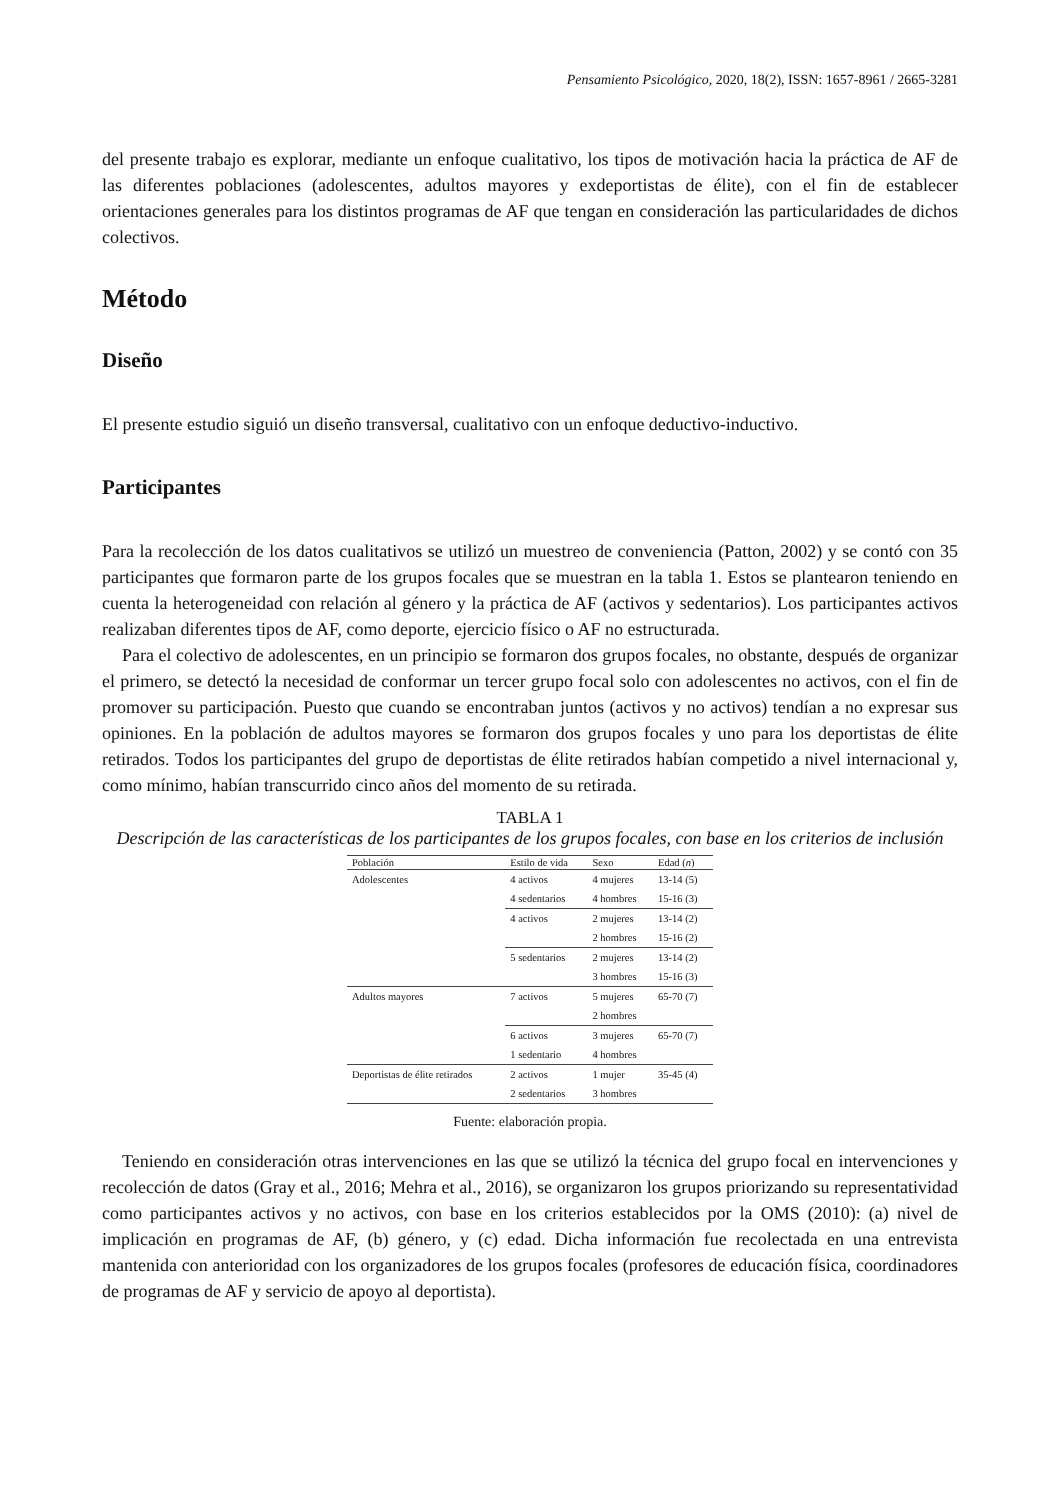Pensamiento Psicológico, 2020, 18(2), ISSN: 1657-8961 / 2665-3281
del presente trabajo es explorar, mediante un enfoque cualitativo, los tipos de motivación hacia la práctica de AF de las diferentes poblaciones (adolescentes, adultos mayores y exdeportistas de élite), con el fin de establecer orientaciones generales para los distintos programas de AF que tengan en consideración las particularidades de dichos colectivos.
Método
Diseño
El presente estudio siguió un diseño transversal, cualitativo con un enfoque deductivo-inductivo.
Participantes
Para la recolección de los datos cualitativos se utilizó un muestreo de conveniencia (Patton, 2002) y se contó con 35 participantes que formaron parte de los grupos focales que se muestran en la tabla 1. Estos se plantearon teniendo en cuenta la heterogeneidad con relación al género y la práctica de AF (activos y sedentarios). Los participantes activos realizaban diferentes tipos de AF, como deporte, ejercicio físico o AF no estructurada.
Para el colectivo de adolescentes, en un principio se formaron dos grupos focales, no obstante, después de organizar el primero, se detectó la necesidad de conformar un tercer grupo focal solo con adolescentes no activos, con el fin de promover su participación. Puesto que cuando se encontraban juntos (activos y no activos) tendían a no expresar sus opiniones. En la población de adultos mayores se formaron dos grupos focales y uno para los deportistas de élite retirados. Todos los participantes del grupo de deportistas de élite retirados habían competido a nivel internacional y, como mínimo, habían transcurrido cinco años del momento de su retirada.
TABLA 1
Descripción de las características de los participantes de los grupos focales, con base en los criterios de inclusión
| Población | Estilo de vida | Sexo | Edad ( n ) |
| --- | --- | --- | --- |
| Adolescentes | 4 activos | 4 mujeres | 13-14 (5) |
| | 4 sedentarios | 4 hombres | 15-16 (3) |
| | 4 activos | 2 mujeres | 13-14 (2) |
| | | 2 hombres | 15-16 (2) |
| | 5 sedentarios | 2 mujeres | 13-14 (2) |
| | | 3 hombres | 15-16 (3) |
| Adultos mayores | 7 activos | 5 mujeres | 65-70 (7) |
| | | 2 hombres | |
| | 6 activos | 3 mujeres | 65-70 (7) |
| | 1 sedentario | 4 hombres | |
| Deportistas de élite retirados | 2 activos | 1 mujer | 35-45 (4) |
| | 2 sedentarios | 3 hombres | |
Fuente: elaboración propia.
Teniendo en consideración otras intervenciones en las que se utilizó la técnica del grupo focal en intervenciones y recolección de datos (Gray et al., 2016; Mehra et al., 2016), se organizaron los grupos priorizando su representatividad como participantes activos y no activos, con base en los criterios establecidos por la OMS (2010): (a) nivel de implicación en programas de AF, (b) género, y (c) edad. Dicha información fue recolectada en una entrevista mantenida con anterioridad con los organizadores de los grupos focales (profesores de educación física, coordinadores de programas de AF y servicio de apoyo al deportista).